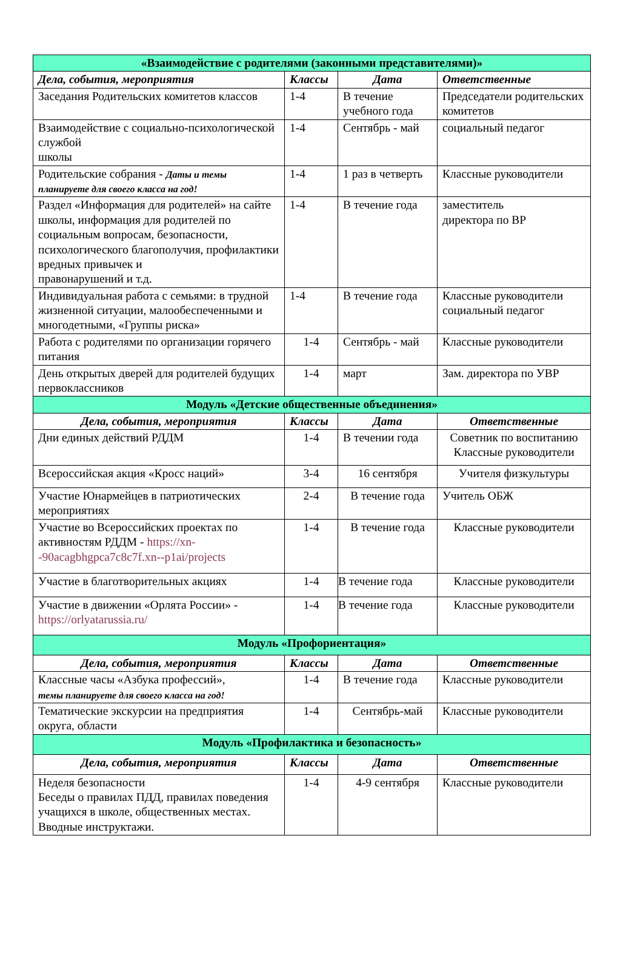| «Взаимодействие с родителями (законными представителями)» | | | |
| --- | --- | --- | --- |
| Дела, события, мероприятия | Классы | Дата | Ответственные |
| Заседания Родительских комитетов классов | 1-4 | В течение учебного года | Председатели родительских комитетов |
| Взаимодействие с социально-психологической службой школы | 1-4 | Сентябрь - май | социальный педагог |
| Родительские собрания - Даты и темы планируете для своего класса на год! | 1-4 | 1 раз в четверть | Классные руководители |
| Раздел «Информация для родителей» на сайте школы, информация для родителей по социальным вопросам, безопасности, психологического благополучия, профилактики вредных привычек и правонарушений и т.д. | 1-4 | В течение года | заместитель директора по ВР |
| Индивидуальная работа с семьями: в трудной жизненной ситуации, малообеспеченными и многодетными, «Группы риска» | 1-4 | В течение года | Классные руководители социальный педагог |
| Работа с родителями по организации горячего питания | 1-4 | Сентябрь - май | Классные руководители |
| День открытых дверей для родителей будущих первоклассников | 1-4 | март | Зам. директора по УВР |
| Модуль «Детские общественные объединения» | | | |
| Дела, события, мероприятия | Классы | Дата | Ответственные |
| Дни единых действий РДДМ | 1-4 | В течении года | Советник по воспитанию Классные руководители |
| Всероссийская акция «Кросс наций» | 3-4 | 16 сентября | Учителя физкультуры |
| Участие Юнармейцев в патриотических мероприятиях | 2-4 | В течение года | Учитель ОБЖ |
| Участие во Всероссийских проектах по активностям РДДМ - https://xn--90acagbhgpca7c8c7f.xn--p1ai/projects | 1-4 | В течение года | Классные руководители |
| Участие в благотворительных акциях | 1-4 | В течение года | Классные руководители |
| Участие в движении «Орлята России» - https://orlyatarussia.ru/ | 1-4 | В течение года | Классные руководители |
| Модуль «Профориентация» | | | |
| Дела, события, мероприятия | Классы | Дата | Ответственные |
| Классные часы «Азбука профессий», темы планируете для своего класса на год! | 1-4 | В течение года | Классные руководители |
| Тематические экскурсии на предприятия округа, области | 1-4 | Сентябрь-май | Классные руководители |
| Модуль «Профилактика и безопасность» | | | |
| Дела, события, мероприятия | Классы | Дата | Ответственные |
| Неделя безопасности Беседы о правилах ПДД, правилах поведения учащихся в школе, общественных местах. Вводные инструктажи. | 1-4 | 4-9 сентября | Классные руководители |